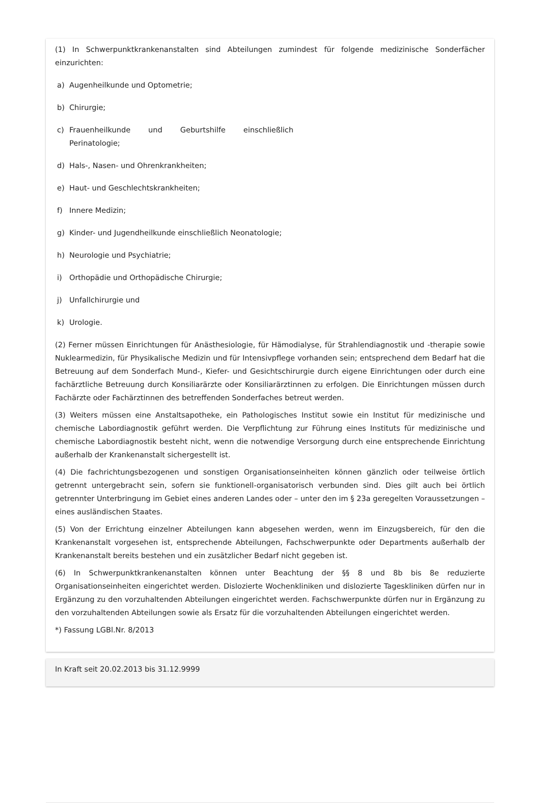(1) In Schwerpunktkrankenanstalten sind Abteilungen zumindest für folgende medizinische Sonderfächer einzurichten:
a) Augenheilkunde und Optometrie;
b) Chirurgie;
c) Frauenheilkunde und Geburtshilfe einschließlich Perinatologie;
d) Hals-, Nasen- und Ohrenkrankheiten;
e) Haut- und Geschlechtskrankheiten;
f) Innere Medizin;
g) Kinder- und Jugendheilkunde einschließlich Neonatologie;
h) Neurologie und Psychiatrie;
i) Orthopädie und Orthopädische Chirurgie;
j) Unfallchirurgie und
k) Urologie.
(2) Ferner müssen Einrichtungen für Anästhesiologie, für Hämodialyse, für Strahlendiagnostik und -therapie sowie Nuklearmedizin, für Physikalische Medizin und für Intensivpflege vorhanden sein; entsprechend dem Bedarf hat die Betreuung auf dem Sonderfach Mund-, Kiefer- und Gesichtschirurgie durch eigene Einrichtungen oder durch eine fachärztliche Betreuung durch Konsiliarärzte oder Konsiliarärztinnen zu erfolgen. Die Einrichtungen müssen durch Fachärzte oder Fachärztinnen des betreffenden Sonderfaches betreut werden.
(3) Weiters müssen eine Anstaltsapotheke, ein Pathologisches Institut sowie ein Institut für medizinische und chemische Labordiagnostik geführt werden. Die Verpflichtung zur Führung eines Instituts für medizinische und chemische Labordiagnostik besteht nicht, wenn die notwendige Versorgung durch eine entsprechende Einrichtung außerhalb der Krankenanstalt sichergestellt ist.
(4) Die fachrichtungsbezogenen und sonstigen Organisationseinheiten können gänzlich oder teilweise örtlich getrennt untergebracht sein, sofern sie funktionell-organisatorisch verbunden sind. Dies gilt auch bei örtlich getrennter Unterbringung im Gebiet eines anderen Landes oder – unter den im § 23a geregelten Voraussetzungen – eines ausländischen Staates.
(5) Von der Errichtung einzelner Abteilungen kann abgesehen werden, wenn im Einzugsbereich, für den die Krankenanstalt vorgesehen ist, entsprechende Abteilungen, Fachschwerpunkte oder Departments außerhalb der Krankenanstalt bereits bestehen und ein zusätzlicher Bedarf nicht gegeben ist.
(6) In Schwerpunktkrankenanstalten können unter Beachtung der §§ 8 und 8b bis 8e reduzierte Organisationseinheiten eingerichtet werden. Dislozierte Wochenkliniken und dislozierte Tageskliniken dürfen nur in Ergänzung zu den vorzuhaltenden Abteilungen eingerichtet werden. Fachschwerpunkte dürfen nur in Ergänzung zu den vorzuhaltenden Abteilungen sowie als Ersatz für die vorzuhaltenden Abteilungen eingerichtet werden.
*) Fassung LGBl.Nr. 8/2013
In Kraft seit 20.02.2013 bis 31.12.9999